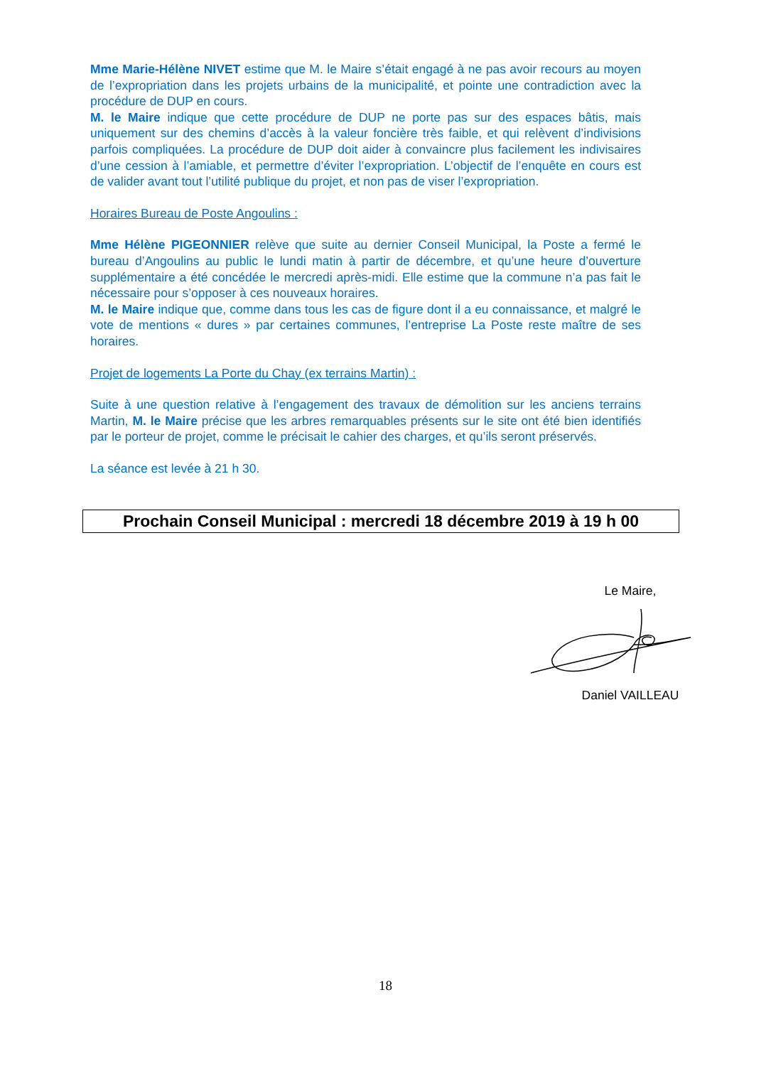Mme Marie-Hélène NIVET estime que M. le Maire s’était engagé à ne pas avoir recours au moyen de l’expropriation dans les projets urbains de la municipalité, et pointe une contradiction avec la procédure de DUP en cours.
M. le Maire indique que cette procédure de DUP ne porte pas sur des espaces bâtis, mais uniquement sur des chemins d’accès à la valeur foncière très faible, et qui relèvent d’indivisions parfois compliquées. La procédure de DUP doit aider à convaincre plus facilement les indivisaires d’une cession à l’amiable, et permettre d’éviter l’expropriation. L’objectif de l’enquête en cours est de valider avant tout l’utilité publique du projet, et non pas de viser l’expropriation.
Horaires Bureau de Poste Angoulins :
Mme Hélène PIGEONNIER relève que suite au dernier Conseil Municipal, la Poste a fermé le bureau d’Angoulins au public le lundi matin à partir de décembre, et qu’une heure d’ouverture supplémentaire a été concédée le mercredi après-midi. Elle estime que la commune n’a pas fait le nécessaire pour s’opposer à ces nouveaux horaires.
M. le Maire indique que, comme dans tous les cas de figure dont il a eu connaissance, et malgré le vote de mentions « dures » par certaines communes, l’entreprise La Poste reste maître de ses horaires.
Projet de logements La Porte du Chay (ex terrains Martin) :
Suite à une question relative à l’engagement des travaux de démolition sur les anciens terrains Martin, M. le Maire précise que les arbres remarquables présents sur le site ont été bien identifiés par le porteur de projet, comme le précisait le cahier des charges, et qu’ils seront préservés.
La séance est levée à 21 h 30.
Prochain Conseil Municipal : mercredi 18 décembre 2019 à 19 h 00
Le Maire, Daniel VAILLEAU
18